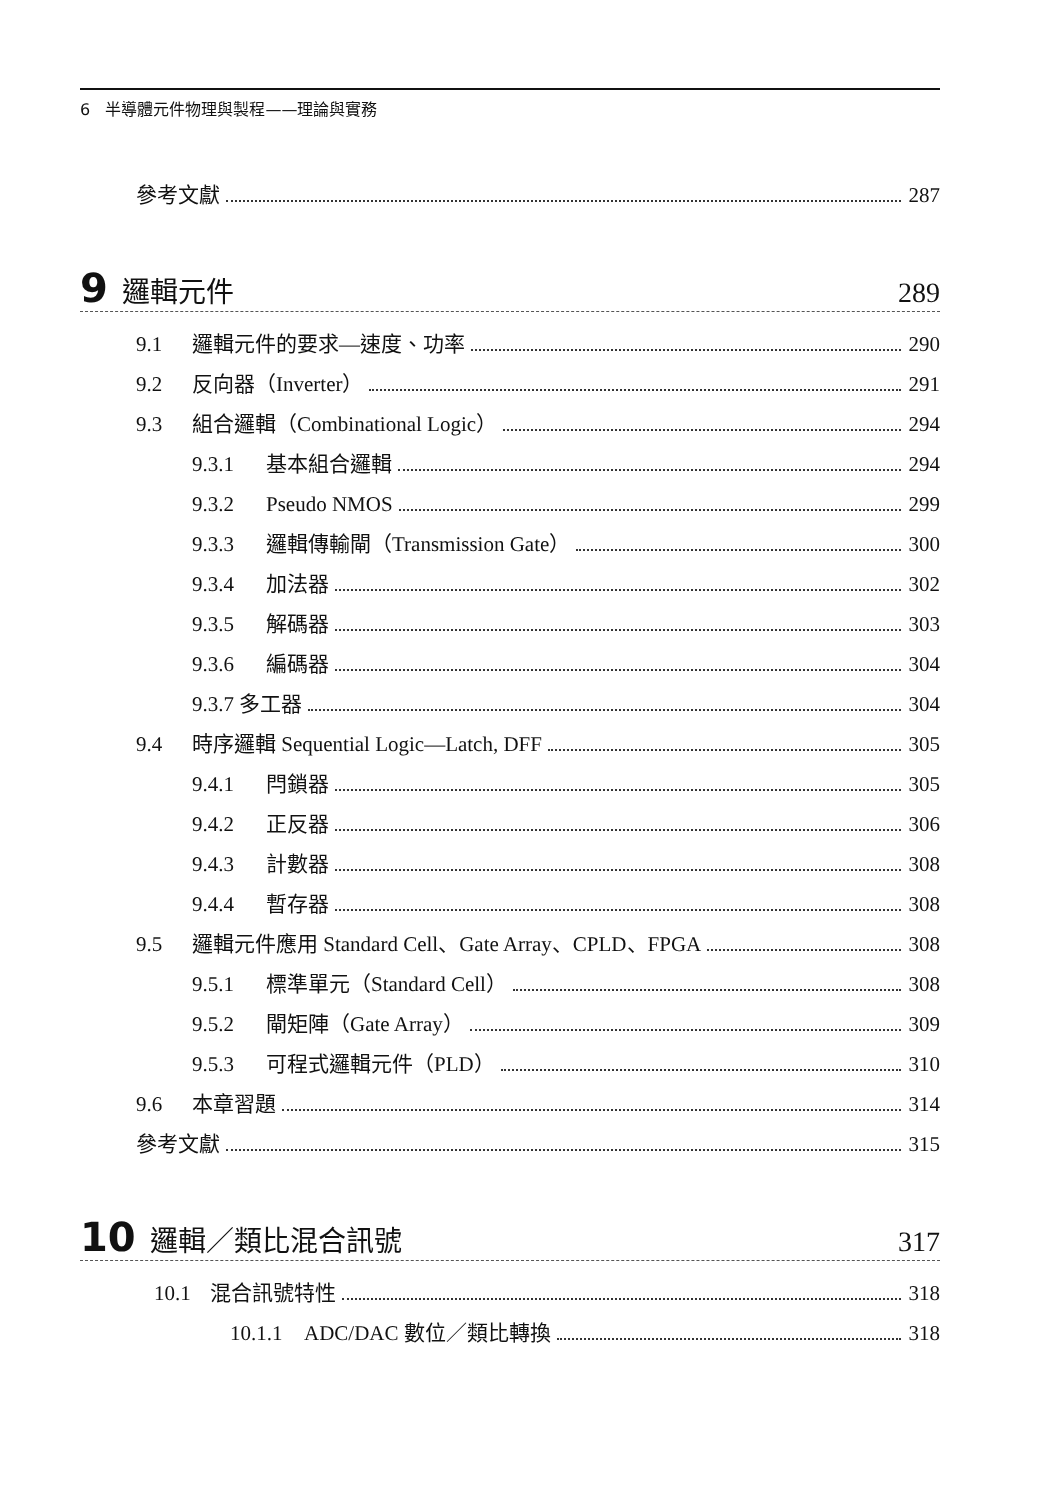6 半導體元件物理與製程——理論與實務
參考文獻 287
9 邏輯元件 289
9.1 邏輯元件的要求—速度、功率 290
9.2 反向器（Inverter） 291
9.3 組合邏輯（Combinational Logic） 294
9.3.1 基本組合邏輯 294
9.3.2 Pseudo NMOS 299
9.3.3 邏輯傳輸閘（Transmission Gate） 300
9.3.4 加法器 302
9.3.5 解碼器 303
9.3.6 編碼器 304
9.3.7 多工器 304
9.4 時序邏輯 Sequential Logic—Latch, DFF 305
9.4.1 閂鎖器 305
9.4.2 正反器 306
9.4.3 計數器 308
9.4.4 暫存器 308
9.5 邏輯元件應用 Standard Cell、Gate Array、CPLD、FPGA 308
9.5.1 標準單元（Standard Cell） 308
9.5.2 閘矩陣（Gate Array） 309
9.5.3 可程式邏輯元件（PLD） 310
9.6 本章習題 314
參考文獻 315
10 邏輯／類比混合訊號 317
10.1 混合訊號特性 318
10.1.1 ADC/DAC 數位／類比轉換 318